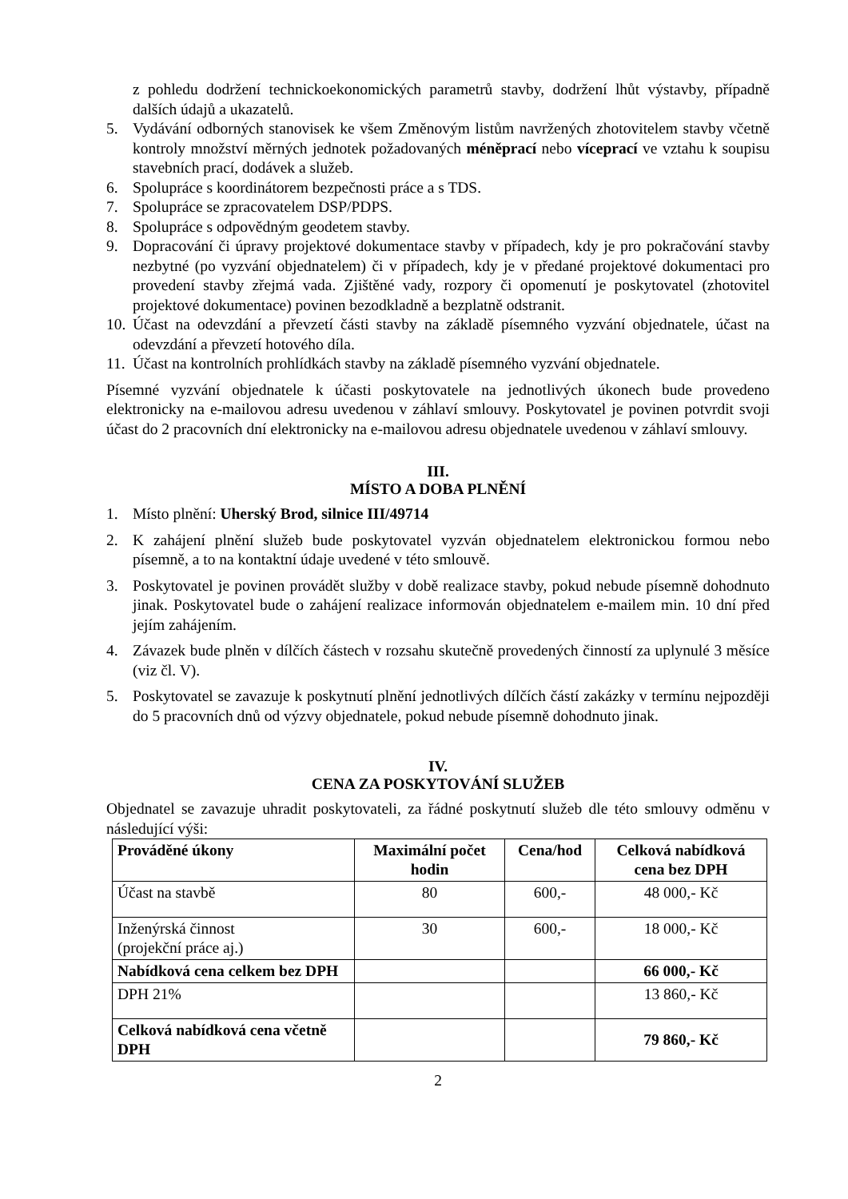z pohledu dodržení technickoekonomických parametrů stavby, dodržení lhůt výstavby, případně dalších údajů a ukazatelů.
5. Vydávání odborných stanovisek ke všem Změnovým listům navržených zhotovitelem stavby včetně kontroly množství měrných jednotek požadovaných méněprací nebo víceprací ve vztahu k soupisu stavebních prací, dodávek a služeb.
6. Spolupráce s koordinátorem bezpečnosti práce a s TDS.
7. Spolupráce se zpracovatelem DSP/PDPS.
8. Spolupráce s odpovědným geodetem stavby.
9. Dopracování či úpravy projektové dokumentace stavby v případech, kdy je pro pokračování stavby nezbytné (po vyzvání objednatelem) či v případech, kdy je v předané projektové dokumentaci pro provedení stavby zřejmá vada. Zjištěné vady, rozpory či opomenutí je poskytovatel (zhotovitel projektové dokumentace) povinen bezodkladně a bezplatně odstranit.
10. Účast na odevzdání a převzetí části stavby na základě písemného vyzvání objednatele, účast na odevzdání a převzetí hotového díla.
11. Účast na kontrolních prohlídkách stavby na základě písemného vyzvání objednatele.
Písemné vyzvání objednatele k účasti poskytovatele na jednotlivých úkonech bude provedeno elektronicky na e-mailovou adresu uvedenou v záhlaví smlouvy. Poskytovatel je povinen potvrdit svoji účast do 2 pracovních dní elektronicky na e-mailovou adresu objednatele uvedenou v záhlaví smlouvy.
III.
MÍSTO A DOBA PLNĚNÍ
1. Místo plnění: Uherský Brod, silnice III/49714
2. K zahájení plnění služeb bude poskytovatel vyzván objednatelem elektronickou formou nebo písemně, a to na kontaktní údaje uvedené v této smlouvě.
3. Poskytovatel je povinen provádět služby v době realizace stavby, pokud nebude písemně dohodnuto jinak. Poskytovatel bude o zahájení realizace informován objednatelem e-mailem min. 10 dní před jejím zahájením.
4. Závazek bude plněn v dílčích částech v rozsahu skutečně provedených činností za uplynulé 3 měsíce (viz čl. V).
5. Poskytovatel se zavazuje k poskytnutí plnění jednotlivých dílčích částí zakázky v termínu nejpozději do 5 pracovních dnů od výzvy objednatele, pokud nebude písemně dohodnuto jinak.
IV.
CENA ZA POSKYTOVÁNÍ SLUŽEB
Objednatel se zavazuje uhradit poskytovateli, za řádné poskytnutí služeb dle této smlouvy odměnu v následující výši:
| Prováděné úkony | Maximální počet hodin | Cena/hod | Celková nabídková cena bez DPH |
| --- | --- | --- | --- |
| Účast na stavbě | 80 | 600,- | 48 000,- Kč |
| Inženýrská činnost (projekční práce aj.) | 30 | 600,- | 18 000,- Kč |
| Nabídková cena celkem bez DPH | | | 66 000,- Kč |
| DPH 21% | | | 13 860,- Kč |
| Celková nabídková cena včetně DPH | | | 79 860,- Kč |
2